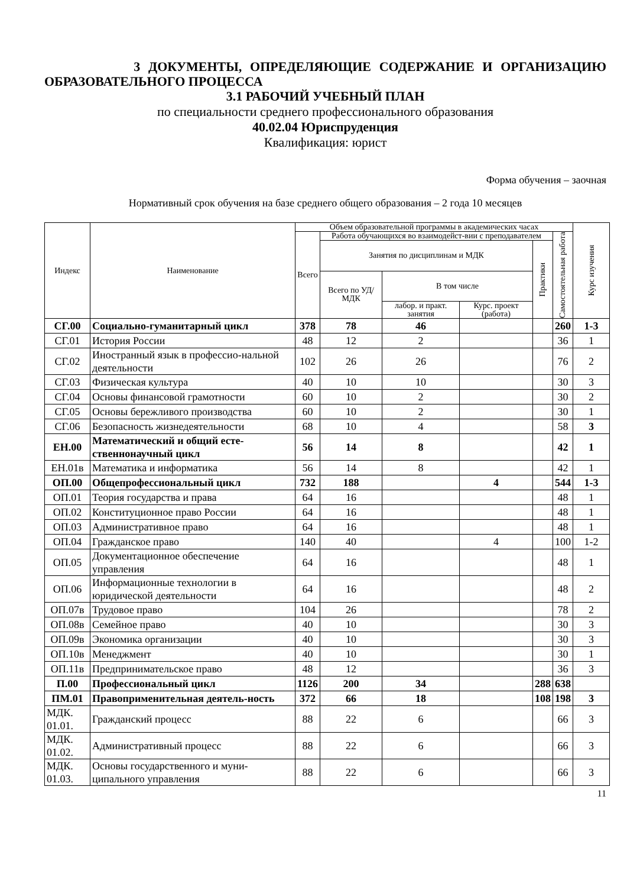3 ДОКУМЕНТЫ, ОПРЕДЕЛЯЮЩИЕ СОДЕРЖАНИЕ И ОРГАНИЗАЦИЮ ОБРАЗОВАТЕЛЬНОГО ПРОЦЕССА
3.1 РАБОЧИЙ УЧЕБНЫЙ ПЛАН
по специальности среднего профессионального образования
40.02.04 Юриспруденция
Квалификация: юрист
Форма обучения – заочная
Нормативный срок обучения на базе среднего общего образования – 2 года 10 месяцев
| Индекс | Наименование | Объем образовательной программы в академических часах | | | | | | Курс изучения |
| --- | --- | --- | --- | --- | --- | --- | --- | --- |
| | | Всего | Работа обучающихся во взаимодейст-вии с преподавателем | | | | Самостоятельная работа | |
| | | | Занятия по дисциплинам и МДК | | | Практики | | |
| | | | Всего по УД/МДК | В том числе | | | | |
| | | | | лабор. и практ. занятия | Курс. проект (работа) | | | |
| СГ.00 | Социально-гуманитарный цикл | 378 | 78 | 46 | | | 260 | 1-3 |
| СГ.01 | История России | 48 | 12 | 2 | | | 36 | 1 |
| СГ.02 | Иностранный язык в профессио-нальной деятельности | 102 | 26 | 26 | | | 76 | 2 |
| СГ.03 | Физическая культура | 40 | 10 | 10 | | | 30 | 3 |
| СГ.04 | Основы финансовой грамотности | 60 | 10 | 2 | | | 30 | 2 |
| СГ.05 | Основы бережливого производства | 60 | 10 | 2 | | | 30 | 1 |
| СГ.06 | Безопасность жизнедеятельности | 68 | 10 | 4 | | | 58 | 3 |
| ЕН.00 | Математический и общий есте-ственнонаучный цикл | 56 | 14 | 8 | | | 42 | 1 |
| ЕН.01в | Математика и информатика | 56 | 14 | 8 | | | 42 | 1 |
| ОП.00 | Общепрофессиональный цикл | 732 | 188 | | 4 | | 544 | 1-3 |
| ОП.01 | Теория государства и права | 64 | 16 | | | | 48 | 1 |
| ОП.02 | Конституционное право России | 64 | 16 | | | | 48 | 1 |
| ОП.03 | Административное право | 64 | 16 | | | | 48 | 1 |
| ОП.04 | Гражданское право | 140 | 40 | | 4 | | 100 | 1-2 |
| ОП.05 | Документационное обеспечение управления | 64 | 16 | | | | 48 | 1 |
| ОП.06 | Информационные технологии в юридической деятельности | 64 | 16 | | | | 48 | 2 |
| ОП.07в | Трудовое право | 104 | 26 | | | | 78 | 2 |
| ОП.08в | Семейное право | 40 | 10 | | | | 30 | 3 |
| ОП.09в | Экономика организации | 40 | 10 | | | | 30 | 3 |
| ОП.10в | Менеджмент | 40 | 10 | | | | 30 | 1 |
| ОП.11в | Предпринимательское право | 48 | 12 | | | | 36 | 3 |
| П.00 | Профессиональный цикл | 1126 | 200 | 34 | | 288 | 638 | |
| ПМ.01 | Правоприменительная деятель-ность | 372 | 66 | 18 | | 108 | 198 | 3 |
| МДК. 01.01. | Гражданский процесс | 88 | 22 | 6 | | | 66 | 3 |
| МДК. 01.02. | Административный процесс | 88 | 22 | 6 | | | 66 | 3 |
| МДК. 01.03. | Основы государственного и муни-ципального управления | 88 | 22 | 6 | | | 66 | 3 |
11